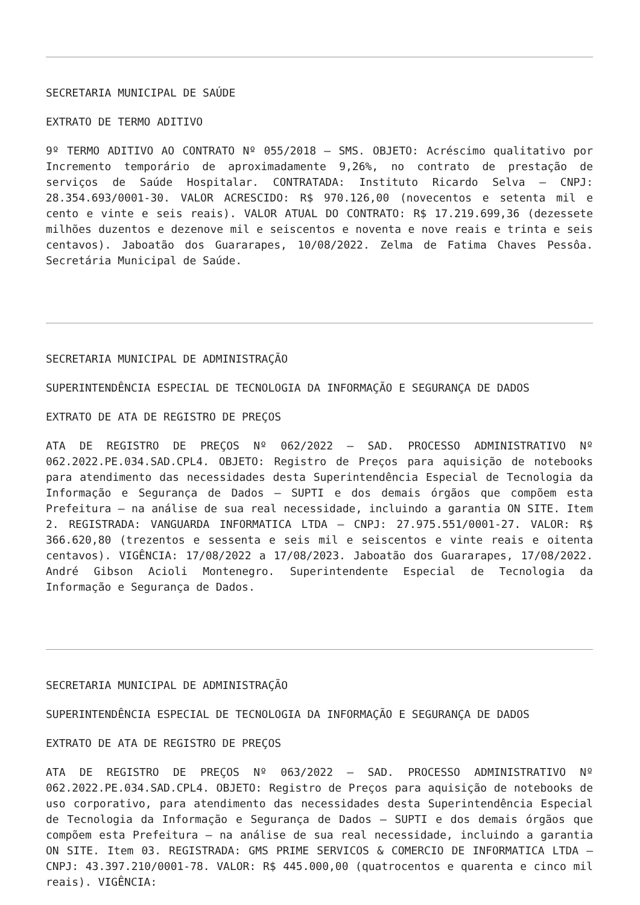SECRETARIA MUNICIPAL DE SAÚDE
EXTRATO DE TERMO ADITIVO
9º TERMO ADITIVO AO CONTRATO Nº 055/2018 – SMS. OBJETO: Acréscimo qualitativo por Incremento temporário de aproximadamente 9,26%, no contrato de prestação de serviços de Saúde Hospitalar. CONTRATADA: Instituto Ricardo Selva – CNPJ: 28.354.693/0001-30. VALOR ACRESCIDO: R$ 970.126,00 (novecentos e setenta mil e cento e vinte e seis reais). VALOR ATUAL DO CONTRATO: R$ 17.219.699,36 (dezessete milhões duzentos e dezenove mil e seiscentos e noventa e nove reais e trinta e seis centavos). Jaboatão dos Guararapes, 10/08/2022. Zelma de Fatima Chaves Pessôa. Secretária Municipal de Saúde.
SECRETARIA MUNICIPAL DE ADMINISTRAÇÃO
SUPERINTENDÊNCIA ESPECIAL DE TECNOLOGIA DA INFORMAÇÃO E SEGURANÇA DE DADOS
EXTRATO DE ATA DE REGISTRO DE PREÇOS
ATA DE REGISTRO DE PREÇOS Nº 062/2022 – SAD. PROCESSO ADMINISTRATIVO Nº 062.2022.PE.034.SAD.CPL4. OBJETO: Registro de Preços para aquisição de notebooks para atendimento das necessidades desta Superintendência Especial de Tecnologia da Informação e Segurança de Dados – SUPTI e dos demais órgãos que compõem esta Prefeitura – na análise de sua real necessidade, incluindo a garantia ON SITE. Item 2. REGISTRADA: VANGUARDA INFORMATICA LTDA – CNPJ: 27.975.551/0001-27. VALOR: R$ 366.620,80 (trezentos e sessenta e seis mil e seiscentos e vinte reais e oitenta centavos). VIGÊNCIA: 17/08/2022 a 17/08/2023. Jaboatão dos Guararapes, 17/08/2022. André Gibson Acioli Montenegro. Superintendente Especial de Tecnologia da Informação e Segurança de Dados.
SECRETARIA MUNICIPAL DE ADMINISTRAÇÃO
SUPERINTENDÊNCIA ESPECIAL DE TECNOLOGIA DA INFORMAÇÃO E SEGURANÇA DE DADOS
EXTRATO DE ATA DE REGISTRO DE PREÇOS
ATA DE REGISTRO DE PREÇOS Nº 063/2022 – SAD. PROCESSO ADMINISTRATIVO Nº 062.2022.PE.034.SAD.CPL4. OBJETO: Registro de Preços para aquisição de notebooks de uso corporativo, para atendimento das necessidades desta Superintendência Especial de Tecnologia da Informação e Segurança de Dados – SUPTI e dos demais órgãos que compõem esta Prefeitura – na análise de sua real necessidade, incluindo a garantia ON SITE. Item 03. REGISTRADA: GMS PRIME SERVICOS & COMERCIO DE INFORMATICA LTDA – CNPJ: 43.397.210/0001-78. VALOR: R$ 445.000,00 (quatrocentos e quarenta e cinco mil reais). VIGÊNCIA: